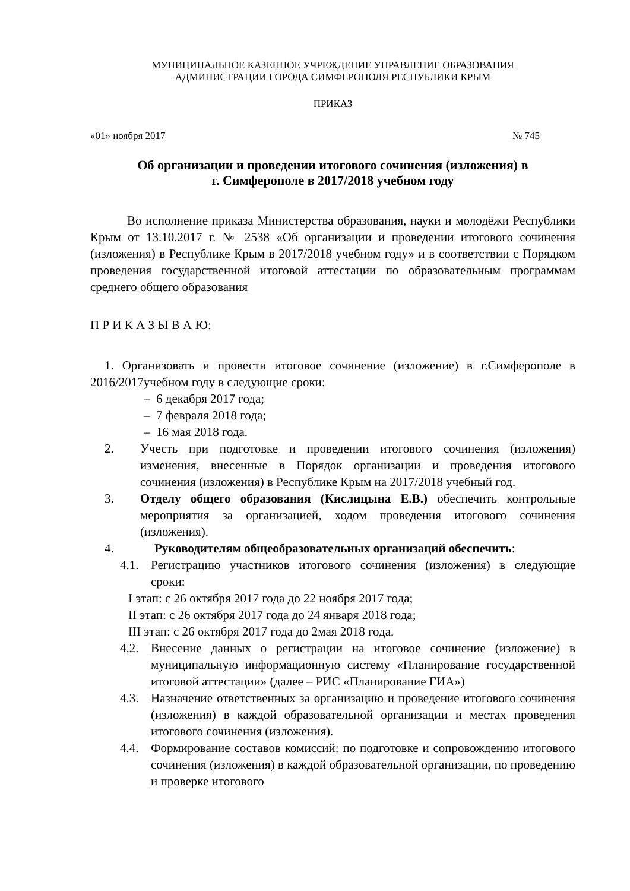МУНИЦИПАЛЬНОЕ КАЗЕННОЕ УЧРЕЖДЕНИЕ УПРАВЛЕНИЕ ОБРАЗОВАНИЯ
АДМИНИСТРАЦИИ ГОРОДА СИМФЕРОПОЛЯ РЕСПУБЛИКИ КРЫМ
ПРИКАЗ
«01» ноября 2017 № 745
Об организации и проведении итогового сочинения (изложения) в
г. Симферополе в 2017/2018 учебном году
Во исполнение приказа Министерства образования, науки и молодёжи Республики Крым от 13.10.2017 г. № 2538 «Об организации и проведении итогового сочинения (изложения) в Республике Крым в 2017/2018 учебном году» и в соответствии с Порядком проведения государственной итоговой аттестации по образовательным программам среднего общего образования
П Р И К А З Ы В А Ю:
1. Организовать и провести итоговое сочинение (изложение) в г.Симферополе в 2016/2017учебном году в следующие сроки:
– 6 декабря 2017 года;
– 7 февраля 2018 года;
– 16 мая 2018 года.
2. Учесть при подготовке и проведении итогового сочинения (изложения) изменения, внесенные в Порядок организации и проведения итогового сочинения (изложения) в Республике Крым на 2017/2018 учебный год.
3. Отделу общего образования (Кислицына Е.В.) обеспечить контрольные мероприятия за организацией, ходом проведения итогового сочинения (изложения).
4. Руководителям общеобразовательных организаций обеспечить:
4.1. Регистрацию участников итогового сочинения (изложения) в следующие сроки:
I этап: с 26 октября 2017 года до 22 ноября 2017 года;
II этап: с 26 октября 2017 года до 24 января 2018 года;
III этап: с 26 октября 2017 года до 2мая 2018 года.
4.2. Внесение данных о регистрации на итоговое сочинение (изложение) в муниципальную информационную систему «Планирование государственной итоговой аттестации» (далее – РИС «Планирование ГИА»)
4.3. Назначение ответственных за организацию и проведение итогового сочинения (изложения) в каждой образовательной организации и местах проведения итогового сочинения (изложения).
4.4. Формирование составов комиссий: по подготовке и сопровождению итогового сочинения (изложения) в каждой образовательной организации, по проведению и проверке итогового